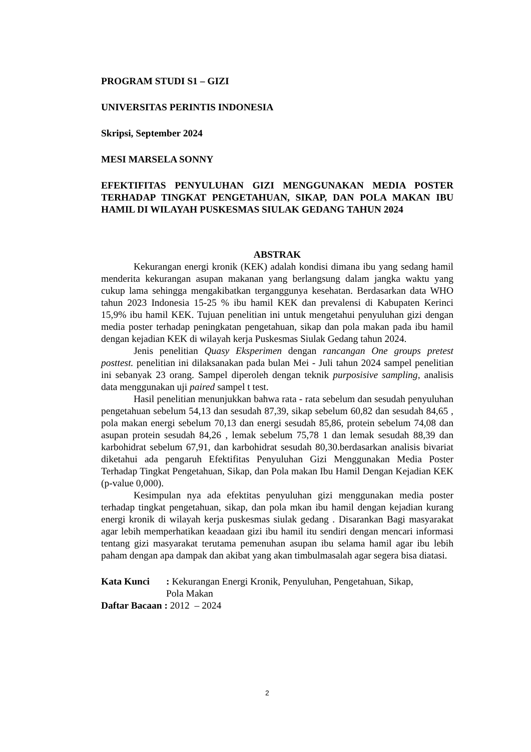PROGRAM STUDI S1 – GIZI
UNIVERSITAS PERINTIS INDONESIA
Skripsi, September 2024
MESI MARSELA SONNY
EFEKTIFITAS PENYULUHAN GIZI MENGGUNAKAN MEDIA POSTER TERHADAP TINGKAT PENGETAHUAN, SIKAP, DAN POLA MAKAN IBU HAMIL DI WILAYAH PUSKESMAS SIULAK GEDANG TAHUN 2024
ABSTRAK
Kekurangan energi kronik (KEK) adalah kondisi dimana ibu yang sedang hamil menderita kekurangan asupan makanan yang berlangsung dalam jangka waktu yang cukup lama sehingga mengakibatkan terganggunya kesehatan. Berdasarkan data WHO tahun 2023 Indonesia 15-25 % ibu hamil KEK dan prevalensi di Kabupaten Kerinci 15,9% ibu hamil KEK. Tujuan penelitian ini untuk mengetahui penyuluhan gizi dengan media poster terhadap peningkatan pengetahuan, sikap dan pola makan pada ibu hamil dengan kejadian KEK di wilayah kerja Puskesmas Siulak Gedang tahun 2024.
Jenis penelitian Quasy Eksperimen dengan rancangan One groups pretest posttest. penelitian ini dilaksanakan pada bulan Mei - Juli tahun 2024 sampel penelitian ini sebanyak 23 orang. Sampel diperoleh dengan teknik purposisive sampling, analisis data menggunakan uji paired sampel t test.
Hasil penelitian menunjukkan bahwa rata - rata sebelum dan sesudah penyuluhan pengetahuan sebelum 54,13 dan sesudah 87,39, sikap sebelum 60,82 dan sesudah 84,65 , pola makan energi sebelum 70,13 dan energi sesudah 85,86, protein sebelum 74,08 dan asupan protein sesudah 84,26 , lemak sebelum 75,78 1 dan lemak sesudah 88,39 dan karbohidrat sebelum 67,91, dan karbohidrat sesudah 80,30.berdasarkan analisis bivariat diketahui ada pengaruh Efektifitas Penyuluhan Gizi Menggunakan Media Poster Terhadap Tingkat Pengetahuan, Sikap, dan Pola makan Ibu Hamil Dengan Kejadian KEK (p-value 0,000).
Kesimpulan nya ada efektitas penyuluhan gizi menggunakan media poster terhadap tingkat pengetahuan, sikap, dan pola mkan ibu hamil dengan kejadian kurang energi kronik di wilayah kerja puskesmas siulak gedang . Disarankan Bagi masyarakat agar lebih memperhatikan keaadaan gizi ibu hamil itu sendiri dengan mencari informasi tentang gizi masyarakat terutama pemenuhan asupan ibu selama hamil agar ibu lebih paham dengan apa dampak dan akibat yang akan timbulmasalah agar segera bisa diatasi.
Kata Kunci : Kekurangan Energi Kronik, Penyuluhan, Pengetahuan, Sikap,
Pola Makan
Daftar Bacaan : 2012 – 2024
2